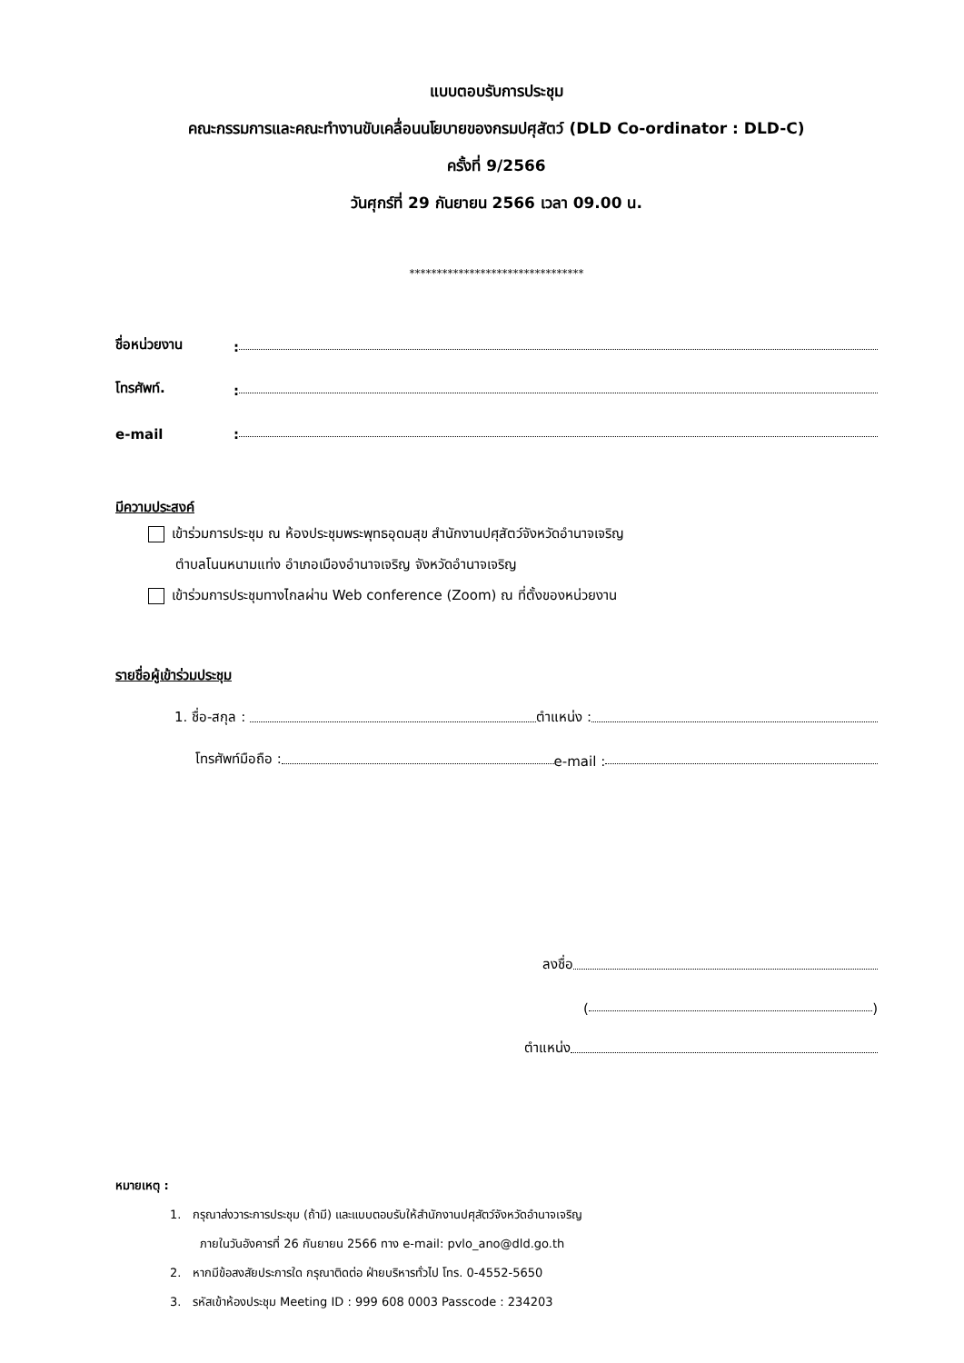แบบตอบรับการประชุม
คณะกรรมการและคณะทำงานขับเคลื่อนนโยบายของกรมปศุสัตว์ (DLD Co-ordinator : DLD-C)
ครั้งที่ 9/2566
วันศุกร์ที่ 29 กันยายน 2566 เวลา 09.00 น.
********************************
ชื่อหน่วยงาน:
โทรศัพท์.:
e-mail:
มีความประสงค์
เข้าร่วมการประชุม ณ ห้องประชุมพระพุทธอุดมสุข สำนักงานปศุสัตว์จังหวัดอำนาจเจริญ
ตำบลโนนหนามแท่ง อำเภอเมืองอำนาจเจริญ จังหวัดอำนาจเจริญ
เข้าร่วมการประชุมทางไกลผ่าน Web conference (Zoom) ณ ที่ตั้งของหน่วยงาน
รายชื่อผู้เข้าร่วมประชุม
1. ชื่อ-สกุล : ตำแหน่ง :
โทรศัพท์มือถือ : e-mail :
ลงชื่อ
( )
ตำแหน่ง
หมายเหตุ :
1. กรุณาส่งวาระการประชุม (ถ้ามี) และแบบตอบรับให้สำนักงานปศุสัตว์จังหวัดอำนาจเจริญ
ภายในวันอังคารที่ 26 กันยายน 2566 ทาง e-mail: pvlo_ano@dld.go.th
2. หากมีข้อสงสัยประการใด กรุณาติดต่อ ฝ่ายบริหารทั่วไป โทร. 0-4552-5650
3. รหัสเข้าห้องประชุม Meeting ID : 999 608 0003 Passcode : 234203